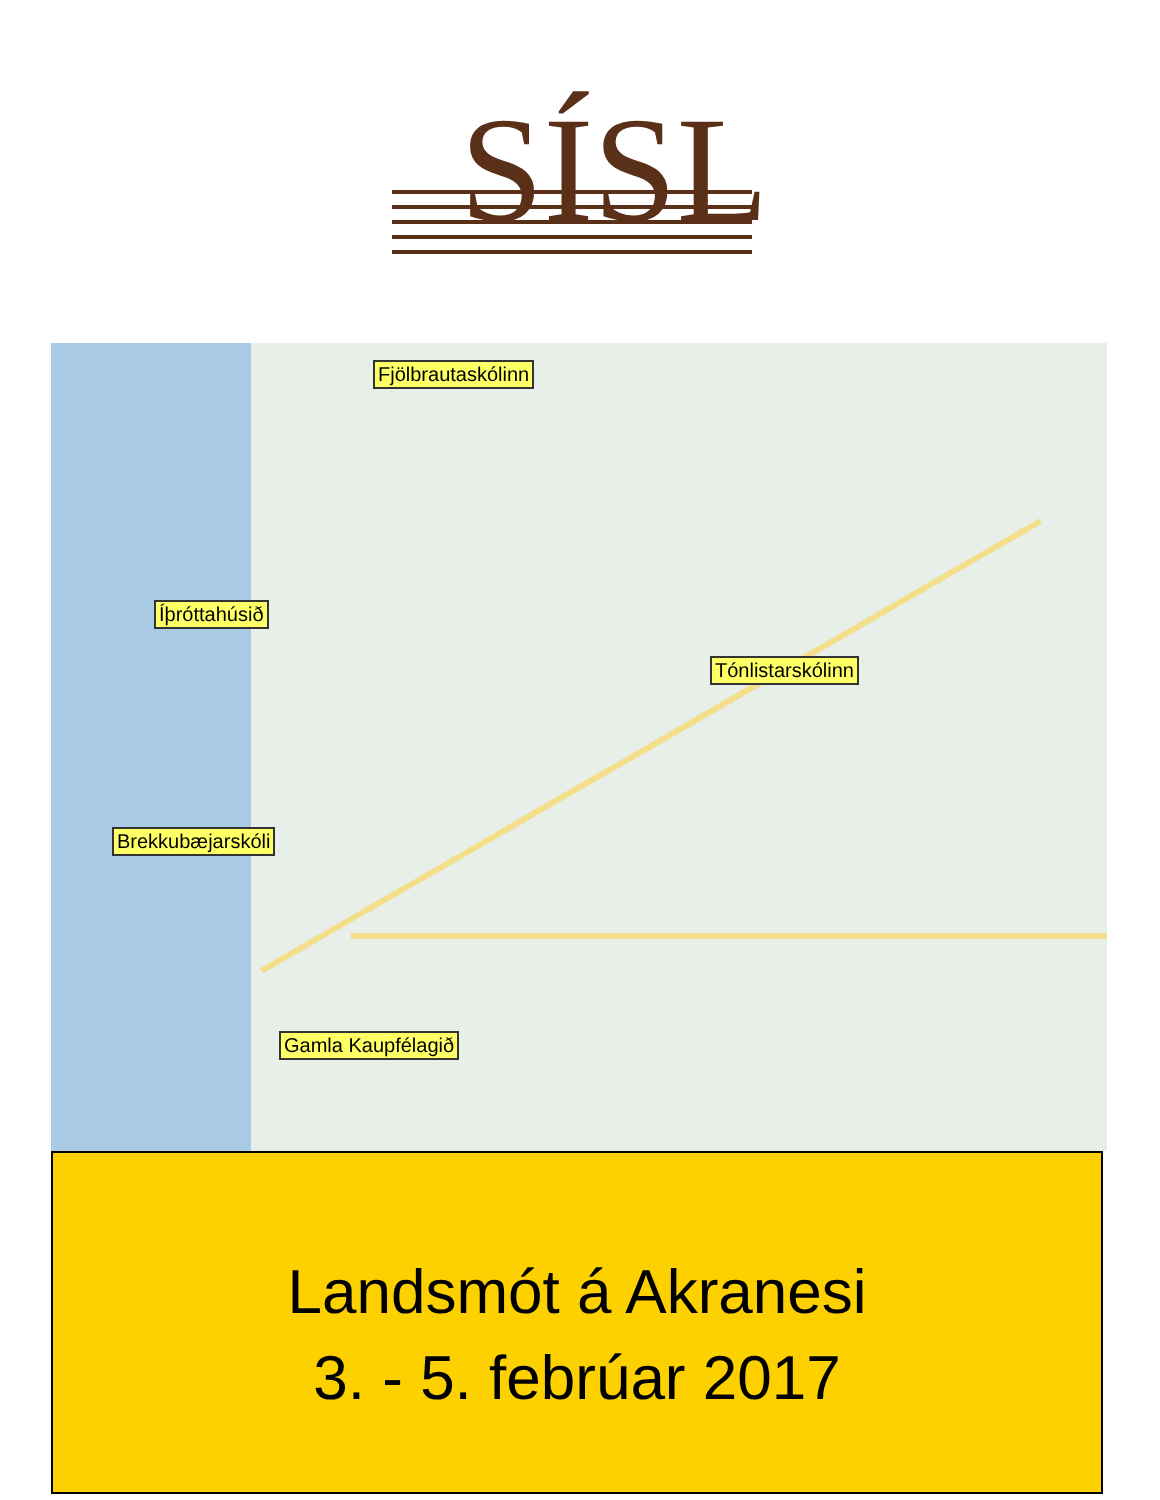SÍSL
Fjölbrautaskólinn
Íþróttahúsið
Tónlistarskólinn
Brekkubæjarskóli
Gamla Kaupfélagið
Landsmót á Akranesi
3. - 5. febrúar 2017